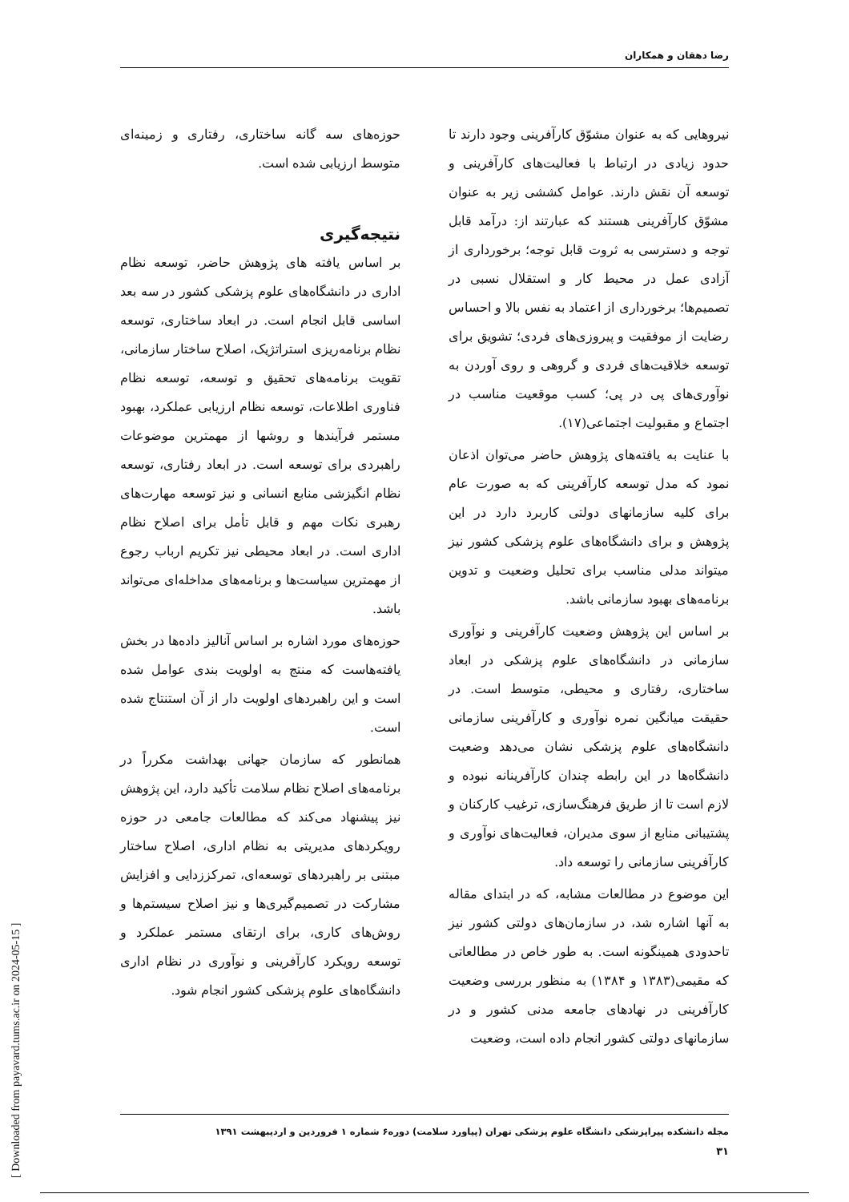رضا دهقان و همکاران
نیروهایی که به عنوان مشوّق کارآفرینی وجود دارند تا حدود زیادی در ارتباط با فعالیت‌های کارآفرینی و توسعه آن نقش دارند. عوامل کششی زیر به عنوان مشوّق کارآفرینی هستند که عبارتند از: درآمد قابل توجه و دسترسی به ثروت قابل توجه؛ برخورداری از آزادی عمل در محیط کار و استقلال نسبی در تصمیم‌ها؛ برخورداری از اعتماد به نفس بالا و احساس رضایت از موفقیت و پیروزی‌های فردی؛ تشویق برای توسعه خلاقیت‌های فردی و گروهی و روی آوردن به نوآوری‌های پی در پی؛ کسب موقعیت مناسب در اجتماع و مقبولیت اجتماعی(۱۷).
با عنایت به یافته‌های پژوهش حاضر می‌توان اذعان نمود که مدل توسعه کارآفرینی که به صورت عام برای کلیه سازمانهای دولتی کاربرد دارد در این پژوهش و برای دانشگاه‌های علوم پزشکی کشور نیز میتواند مدلی مناسب برای تحلیل وضعیت و تدوین برنامه‌های بهبود سازمانی باشد.
بر اساس این پژوهش وضعیت کارآفرینی و نوآوری سازمانی در دانشگاه‌های علوم پزشکی در ابعاد ساختاری، رفتاری و محیطی، متوسط است. در حقیقت میانگین نمره نوآوری و کارآفرینی سازمانی دانشگاه‌های علوم پزشکی نشان می‌دهد وضعیت دانشگاه‌ها در این رابطه چندان کارآفرینانه نبوده و لازم است تا از طریق فرهنگ‌سازی، ترغیب کارکنان و پشتیبانی منابع از سوی مدیران، فعالیت‌های نوآوری و کارآفرینی سازمانی را توسعه داد.
این موضوع در مطالعات مشابه، که در ابتدای مقاله به آنها اشاره شد، در سازمان‌های دولتی کشور نیز تاحدودی همینگونه است. به طور خاص در مطالعاتی که مقیمی(۱۳۸۳ و ۱۳۸۴) به منظور بررسی وضعیت کارآفرینی در نهادهای جامعه مدنی کشور و در سازمانهای دولتی کشور انجام داده است، وضعیت
حوزه‌های سه گانه ساختاری، رفتاری و زمینه‌ای متوسط ارزیابی شده است.
نتیجه‌گیری
بر اساس یافته های پژوهش حاضر، توسعه نظام اداری در دانشگاه‌های علوم پزشکی کشور در سه بعد اساسی قابل انجام است. در ابعاد ساختاری، توسعه نظام برنامه‌ریزی استراتژیک، اصلاح ساختار سازمانی، تقویت برنامه‌های تحقیق و توسعه، توسعه نظام فناوری اطلاعات، توسعه نظام ارزیابی عملکرد، بهبود مستمر فرآیندها و روشها از مهمترین موضوعات راهبردی برای توسعه است. در ابعاد رفتاری، توسعه نظام انگیزشی منابع انسانی و نیز توسعه مهارت‌های رهبری نکات مهم و قابل تأمل برای اصلاح نظام اداری است. در ابعاد محیطی نیز تکریم ارباب رجوع از مهمترین سیاست‌ها و برنامه‌های مداخله‌ای می‌تواند باشد.
حوزه‌های مورد اشاره بر اساس آنالیز داده‌ها در بخش یافته‌هاست که منتج به اولویت بندی عوامل شده است و این راهبردهای اولویت دار از آن استنتاج شده است.
همانطور که سازمان جهانی بهداشت مکرراً در برنامه‌های اصلاح نظام سلامت تأکید دارد، این پژوهش نیز پیشنهاد می‌کند که مطالعات جامعی در حوزه رویکردهای مدیریتی به نظام اداری، اصلاح ساختار مبتنی بر راهبردهای توسعه‌ای، تمرکززدایی و افزایش مشارکت در تصمیم‌گیری‌ها و نیز اصلاح سیستم‌ها و روش‌های کاری، برای ارتقای مستمر عملکرد و توسعه رویکرد کارآفرینی و نوآوری در نظام اداری دانشگاه‌های علوم پزشکی کشور انجام شود.
[ Downloaded from payavard.tums.ac.ir on 2024-05-15 ]
مجله دانشکده پیراپزشکی دانشگاه علوم پزشکی تهران (پیاورد سلامت) دوره۶ شماره ۱ فروردین و اردیبهشت ۱۳۹۱
۳۱